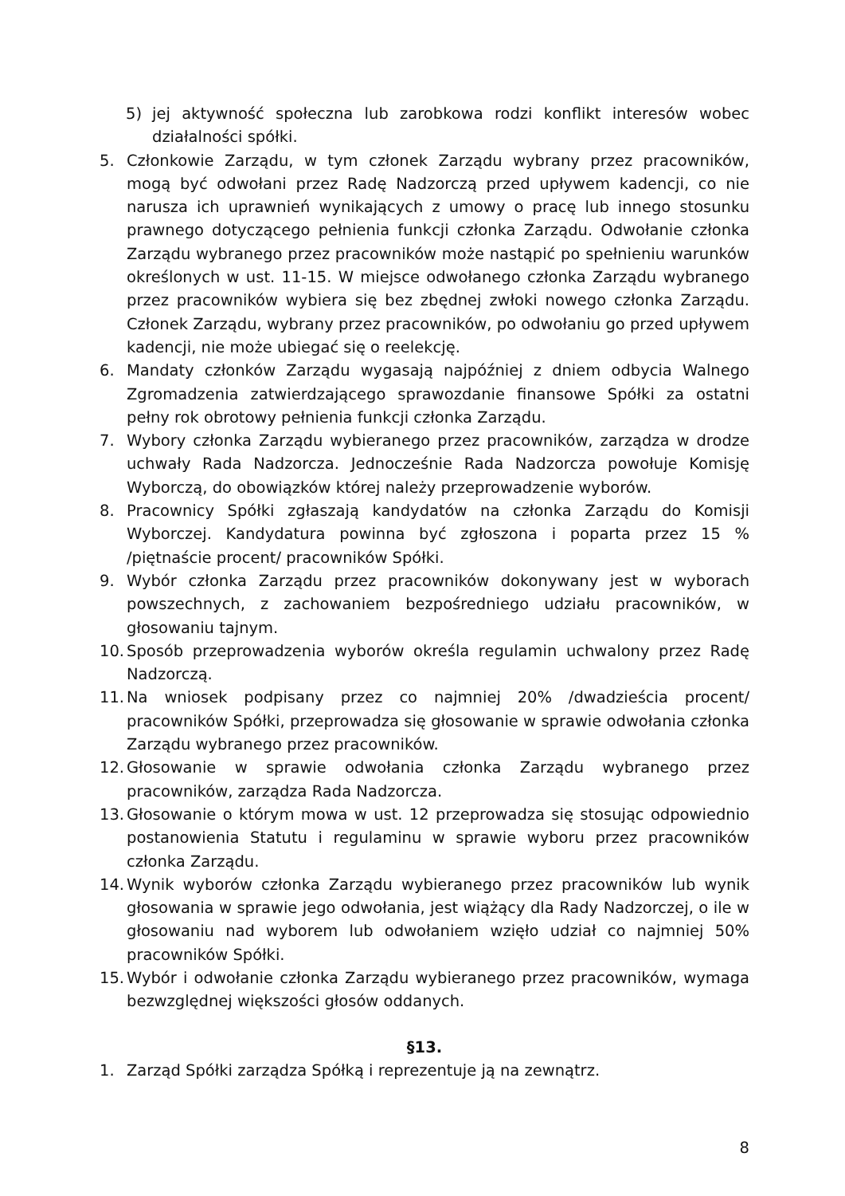5) jej aktywność społeczna lub zarobkowa rodzi konflikt interesów wobec działalności spółki.
5. Członkowie Zarządu, w tym członek Zarządu wybrany przez pracowników, mogą być odwołani przez Radę Nadzorczą przed upływem kadencji, co nie narusza ich uprawnień wynikających z umowy o pracę lub innego stosunku prawnego dotyczącego pełnienia funkcji członka Zarządu. Odwołanie członka Zarządu wybranego przez pracowników może nastąpić po spełnieniu warunków określonych w ust. 11-15. W miejsce odwołanego członka Zarządu wybranego przez pracowników wybiera się bez zbędnej zwłoki nowego członka Zarządu. Członek Zarządu, wybrany przez pracowników, po odwołaniu go przed upływem kadencji, nie może ubiegać się o reelekcję.
6. Mandaty członków Zarządu wygasają najpóźniej z dniem odbycia Walnego Zgromadzenia zatwierdzającego sprawozdanie finansowe Spółki za ostatni pełny rok obrotowy pełnienia funkcji członka Zarządu.
7. Wybory członka Zarządu wybieranego przez pracowników, zarządza w drodze uchwały Rada Nadzorcza. Jednocześnie Rada Nadzorcza powołuje Komisję Wyborczą, do obowiązków której należy przeprowadzenie wyborów.
8. Pracownicy Spółki zgłaszają kandydatów na członka Zarządu do Komisji Wyborczej. Kandydatura powinna być zgłoszona i poparta przez 15 % /piętnaście procent/ pracowników Spółki.
9. Wybór członka Zarządu przez pracowników dokonywany jest w wyborach powszechnych, z zachowaniem bezpośredniego udziału pracowników, w głosowaniu tajnym.
10. Sposób przeprowadzenia wyborów określa regulamin uchwalony przez Radę Nadzorczą.
11. Na wniosek podpisany przez co najmniej 20% /dwadzieścia procent/ pracowników Spółki, przeprowadza się głosowanie w sprawie odwołania członka Zarządu wybranego przez pracowników.
12. Głosowanie w sprawie odwołania członka Zarządu wybranego przez pracowników, zarządza Rada Nadzorcza.
13. Głosowanie o którym mowa w ust. 12 przeprowadza się stosując odpowiednio postanowienia Statutu i regulaminu w sprawie wyboru przez pracowników członka Zarządu.
14. Wynik wyborów członka Zarządu wybieranego przez pracowników lub wynik głosowania w sprawie jego odwołania, jest wiążący dla Rady Nadzorczej, o ile w głosowaniu nad wyborem lub odwołaniem wzięło udział co najmniej 50% pracowników Spółki.
15. Wybór i odwołanie członka Zarządu wybieranego przez pracowników, wymaga bezwzględnej większości głosów oddanych.
§13.
1. Zarząd Spółki zarządza Spółką i reprezentuje ją na zewnątrz.
8